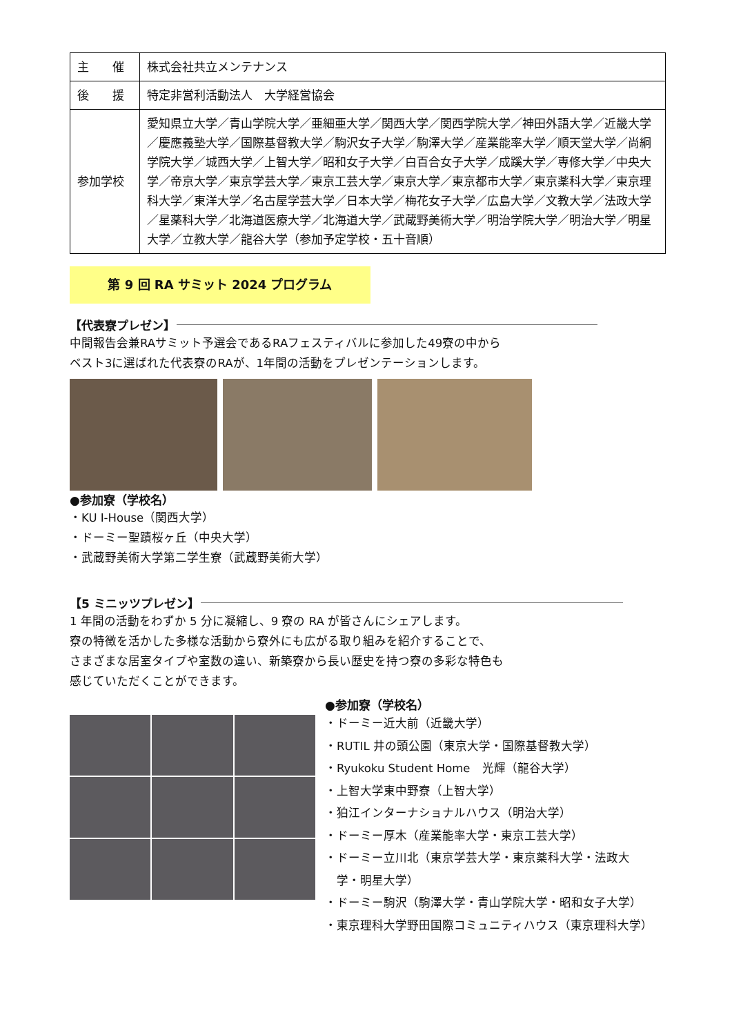| 主 催 | 株式会社共立メンテナンス |
| 後 援 | 特定非営利活動法人 大学経営協会 |
| 参加学校 | 愛知県立大学／青山学院大学／亜細亜大学／関西大学／関西学院大学／神田外語大学／近畿大学／慶應義塾大学／国際基督教大学／駒沢女子大学／駒澤大学／産業能率大学／順天堂大学／尚絅学院大学／城西大学／上智大学／昭和女子大学／白百合女子大学／成蹊大学／専修大学／中央大学／帝京大学／東京学芸大学／東京工芸大学／東京大学／東京都市大学／東京薬科大学／東京理科大学／東洋大学／名古屋学芸大学／日本大学／梅花女子大学／広島大学／文教大学／法政大学／星薬科大学／北海道医療大学／北海道大学／武蔵野美術大学／明治学院大学／明治大学／明星大学／立教大学／龍谷大学（参加予定学校・五十音順） |
第 9 回 RA サミット 2024 プログラム
【代表寮プレゼン】
中間報告会兼RAサミット予選会であるRAフェスティバルに参加した49寮の中から
ベスト3に選ばれた代表寮のRAが、1年間の活動をプレゼンテーションします。
●参加寮（学校名）
・KU I-House（関西大学）
・ドーミー聖蹟桜ヶ丘（中央大学）
・武蔵野美術大学第二学生寮（武蔵野美術大学）
【5 ミニッツプレゼン】
1 年間の活動をわずか 5 分に凝縮し、9 寮の RA が皆さんにシェアします。
寮の特徴を活かした多様な活動から寮外にも広がる取り組みを紹介することで、
さまざまな居室タイプや室数の違い、新築寮から長い歴史を持つ寮の多彩な特色も
感じていただくことができます。
●参加寮（学校名）
・ドーミー近大前（近畿大学）
・RUTIL 井の頭公園（東京大学・国際基督教大学）
・Ryukoku Student Home　光輝（龍谷大学）
・上智大学東中野寮（上智大学）
・狛江インターナショナルハウス（明治大学）
・ドーミー厚木（産業能率大学・東京工芸大学）
・ドーミー立川北（東京学芸大学・東京薬科大学・法政大
　学・明星大学）
・ドーミー駒沢（駒澤大学・青山学院大学・昭和女子大学）
・東京理科大学野田国際コミュニティハウス（東京理科大学）